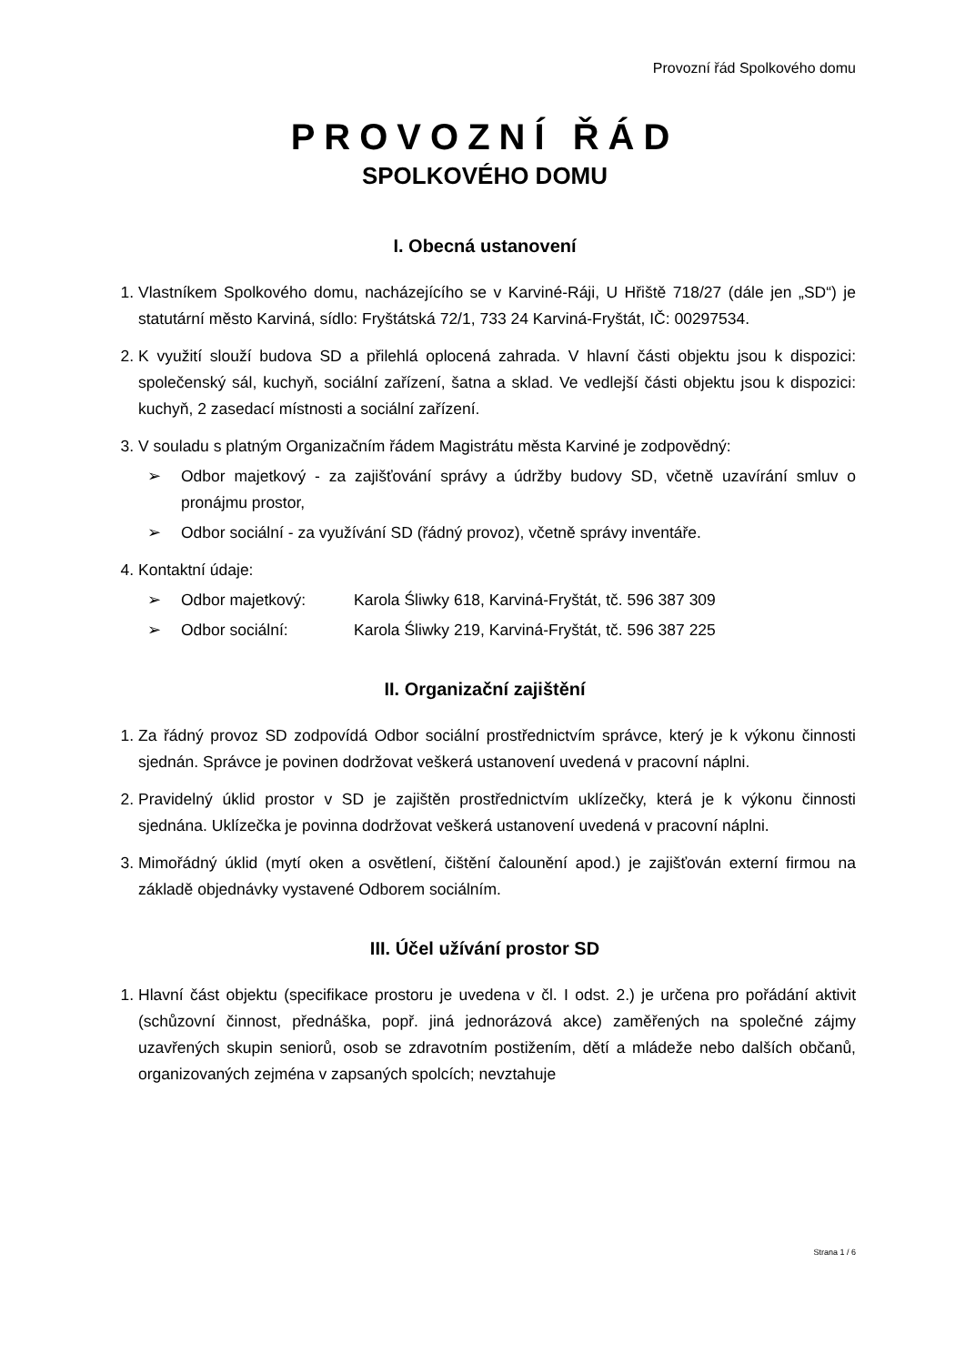Provozní řád Spolkového domu
PROVOZNÍ ŘÁD
SPOLKOVÉHO DOMU
I. Obecná ustanovení
1. Vlastníkem Spolkového domu, nacházejícího se v Karviné-Ráji, U Hřiště 718/27 (dále jen „SD“) je statutární město Karviná, sídlo: Fryštátská 72/1, 733 24 Karviná-Fryštát, IČ: 00297534.
2. K využití slouží budova SD a přilehlá oplocená zahrada. V hlavní části objektu jsou k dispozici: společenský sál, kuchyň, sociální zařízení, šatna a sklad. Ve vedlejší části objektu jsou k dispozici: kuchyň, 2 zasedací místnosti a sociální zařízení.
3. V souladu s platným Organizačním řádem Magistrátu města Karviné je zodpovědný:
➢ Odbor majetkový - za zajišťování správy a údržby budovy SD, včetně uzavírání smluv o pronájmu prostor,
➢ Odbor sociální - za využívání SD (řádný provoz), včetně správy inventáře.
4. Kontaktní údaje:
➢ Odbor majetkový: Karola Śliwky 618, Karviná-Fryštát, tč. 596 387 309
➢ Odbor sociální: Karola Śliwky 219, Karviná-Fryštát, tč. 596 387 225
II. Organizační zajištění
1. Za řádný provoz SD zodpovídá Odbor sociální prostřednictvím správce, který je k výkonu činnosti sjednán. Správce je povinen dodržovat veškerá ustanovení uvedená v pracovní náplni.
2. Pravidelný úklid prostor v SD je zajištěn prostřednictvím uklízečky, která je k výkonu činnosti sjednána. Uklízečka je povinna dodržovat veškerá ustanovení uvedená v pracovní náplni.
3. Mimořádný úklid (mytí oken a osvětlení, čištění čalounění apod.) je zajišťován externí firmou na základě objednávky vystavené Odborem sociálním.
III. Účel užívání prostor SD
1. Hlavní část objektu (specifikace prostoru je uvedena v čl. I odst. 2.) je určena pro pořádání aktivit (schůzovní činnost, přednáška, popř. jiná jednorázová akce) zaměřených na společné zájmy uzavřených skupin seniorů, osob se zdravotním postižením, dětí a mládeže nebo dalších občanů, organizovaných zejména v zapsaných spolcích; nevztahuje
Strana 1 / 6